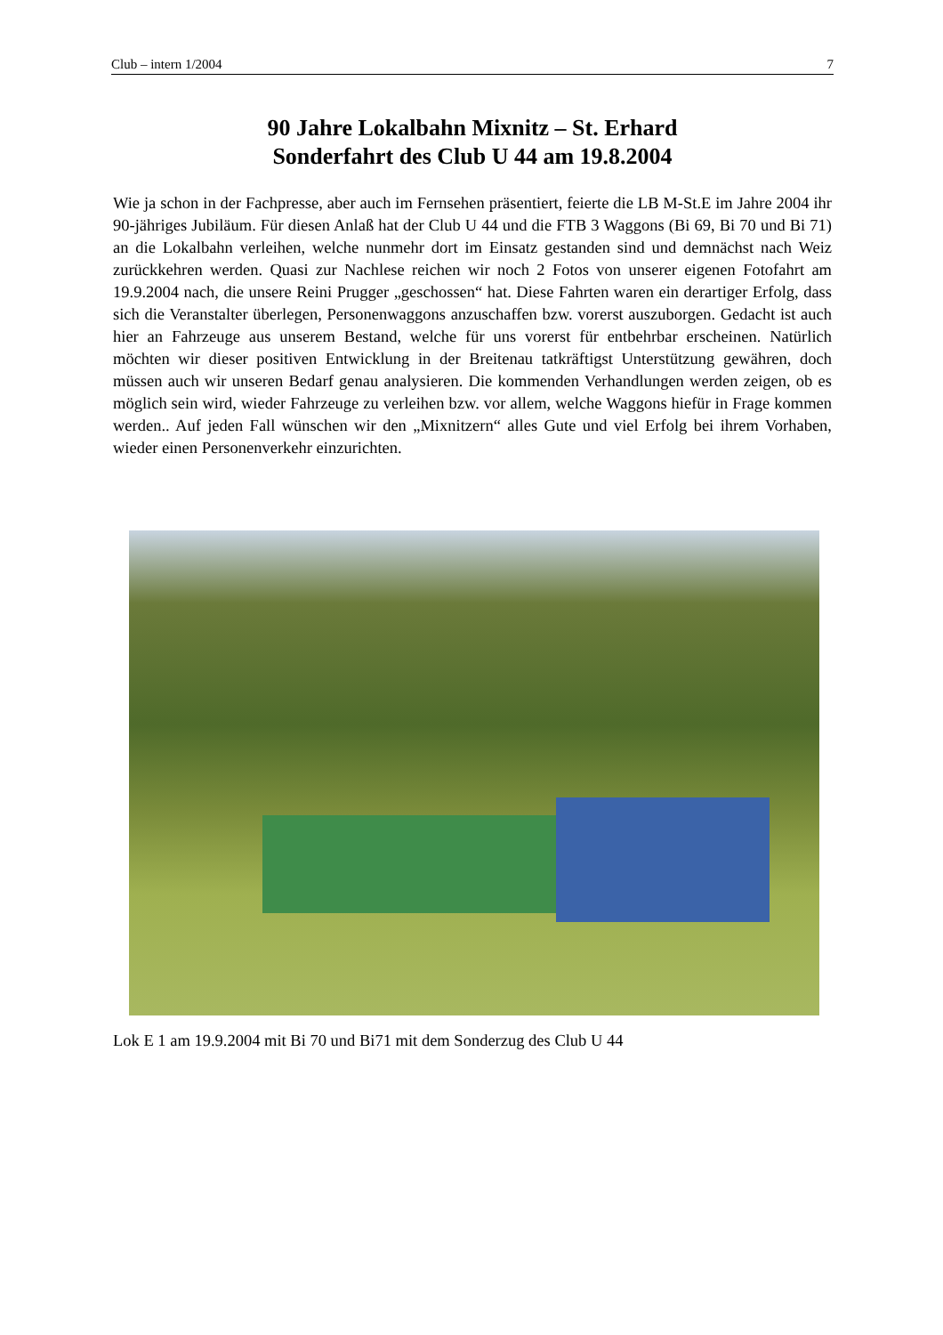Club – intern 1/2004 7
90 Jahre Lokalbahn Mixnitz – St. Erhard
Sonderfahrt des Club U 44 am 19.8.2004
Wie ja schon in der Fachpresse, aber auch im Fernsehen präsentiert, feierte die LB M-St.E im Jahre 2004 ihr 90-jähriges Jubiläum. Für diesen Anlaß hat der Club U 44 und die FTB 3 Waggons (Bi 69, Bi 70 und Bi 71) an die Lokalbahn verleihen, welche nunmehr dort im Einsatz gestanden sind und demnächst nach Weiz zurückkehren werden. Quasi zur Nachlese reichen wir noch 2 Fotos von unserer eigenen Fotofahrt am 19.9.2004 nach, die unsere Reini Prugger „geschossen“ hat. Diese Fahrten waren ein derartiger Erfolg, dass sich die Veranstalter überlegen, Personenwaggons anzuschaffen bzw. vorerst auszuborgen. Gedacht ist auch hier an Fahrzeuge aus unserem Bestand, welche für uns vorerst für entbehrbar erscheinen. Natürlich möchten wir dieser positiven Entwicklung in der Breitenau tatkräftigst Unterstützung gewähren, doch müssen auch wir unseren Bedarf genau analysieren. Die kommenden Verhandlungen werden zeigen, ob es möglich sein wird, wieder Fahrzeuge zu verleihen bzw. vor allem, welche Waggons hiefür in Frage kommen werden.. Auf jeden Fall wünschen wir den „Mixnitzern“ alles Gute und viel Erfolg bei ihrem Vorhaben, wieder einen Personenverkehr einzurichten.
Lok E 1 am 19.9.2004 mit Bi 70 und Bi71 mit dem Sonderzug des Club U 44